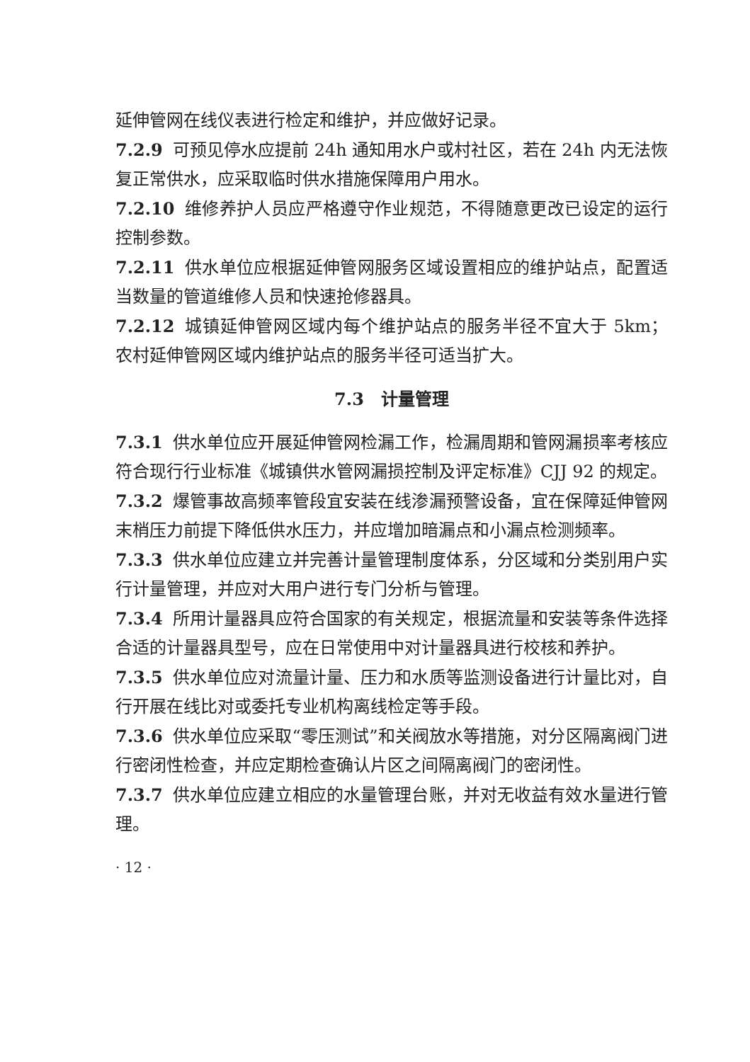延伸管网在线仪表进行检定和维护，并应做好记录。
7.2.9 可预见停水应提前 24h 通知用水户或村社区，若在 24h 内无法恢复正常供水，应采取临时供水措施保障用户用水。
7.2.10 维修养护人员应严格遵守作业规范，不得随意更改已设定的运行控制参数。
7.2.11 供水单位应根据延伸管网服务区域设置相应的维护站点，配置适当数量的管道维修人员和快速抢修器具。
7.2.12 城镇延伸管网区域内每个维护站点的服务半径不宜大于 5km；农村延伸管网区域内维护站点的服务半径可适当扩大。
7.3　计量管理
7.3.1 供水单位应开展延伸管网检漏工作，检漏周期和管网漏损率考核应符合现行行业标准《城镇供水管网漏损控制及评定标准》CJJ 92 的规定。
7.3.2 爆管事故高频率管段宜安装在线渗漏预警设备，宜在保障延伸管网末梢压力前提下降低供水压力，并应增加暗漏点和小漏点检测频率。
7.3.3 供水单位应建立并完善计量管理制度体系，分区域和分类别用户实行计量管理，并应对大用户进行专门分析与管理。
7.3.4 所用计量器具应符合国家的有关规定，根据流量和安装等条件选择合适的计量器具型号，应在日常使用中对计量器具进行校核和养护。
7.3.5 供水单位应对流量计量、压力和水质等监测设备进行计量比对，自行开展在线比对或委托专业机构离线检定等手段。
7.3.6 供水单位应采取“零压测试”和关阀放水等措施，对分区隔离阀门进行密闭性检查，并应定期检查确认片区之间隔离阀门的密闭性。
7.3.7 供水单位应建立相应的水量管理台账，并对无收益有效水量进行管理。
· 12 ·